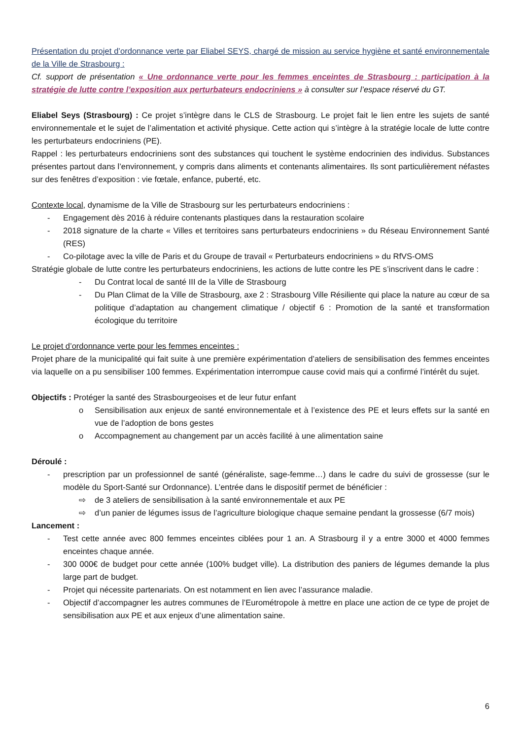Présentation du projet d’ordonnance verte par Eliabel SEYS, chargé de mission au service hygiène et santé environnementale de la Ville de Strasbourg :
Cf. support de présentation « Une ordonnance verte pour les femmes enceintes de Strasbourg : participation à la stratégie de lutte contre l’exposition aux perturbateurs endocriniens » à consulter sur l’espace réservé du GT.
Eliabel Seys (Strasbourg) : Ce projet s’intègre dans le CLS de Strasbourg. Le projet fait le lien entre les sujets de santé environnementale et le sujet de l’alimentation et activité physique. Cette action qui s’intègre à la stratégie locale de lutte contre les perturbateurs endocriniens (PE).
Rappel : les perturbateurs endocriniens sont des substances qui touchent le système endocrinien des individus. Substances présentes partout dans l’environnement, y compris dans aliments et contenants alimentaires. Ils sont particulièrement néfastes sur des fenêtres d’exposition : vie fœtale, enfance, puberté, etc.
Contexte local, dynamisme de la Ville de Strasbourg sur les perturbateurs endocriniens :
- Engagement dès 2016 à réduire contenants plastiques dans la restauration scolaire
- 2018 signature de la charte « Villes et territoires sans perturbateurs endocriniens » du Réseau Environnement Santé (RES)
- Co-pilotage avec la ville de Paris et du Groupe de travail « Perturbateurs endocriniens » du RfVS-OMS
Stratégie globale de lutte contre les perturbateurs endocriniens, les actions de lutte contre les PE s’inscrivent dans le cadre :
- Du Contrat local de santé III de la Ville de Strasbourg
- Du Plan Climat de la Ville de Strasbourg, axe 2 : Strasbourg Ville Résiliente qui place la nature au cœur de sa politique d’adaptation au changement climatique / objectif 6 : Promotion de la santé et transformation écologique du territoire
Le projet d’ordonnance verte pour les femmes enceintes :
Projet phare de la municipalité qui fait suite à une première expérimentation d’ateliers de sensibilisation des femmes enceintes via laquelle on a pu sensibiliser 100 femmes. Expérimentation interrompue cause covid mais qui a confirmé l’intérêt du sujet.
Objectifs : Protéger la santé des Strasbourgeoises et de leur futur enfant
o Sensibilisation aux enjeux de santé environnementale et à l’existence des PE et leurs effets sur la santé en vue de l’adoption de bons gestes
o Accompagnement au changement par un accès facilité à une alimentation saine
Déroulé :
- prescription par un professionnel de santé (généraliste, sage-femme…) dans le cadre du suivi de grossesse (sur le modèle du Sport-Santé sur Ordonnance). L’entrée dans le dispositif permet de bénéficier :
⇨ de 3 ateliers de sensibilisation à la santé environnementale et aux PE
⇨ d’un panier de légumes issus de l’agriculture biologique chaque semaine pendant la grossesse (6/7 mois)
Lancement :
- Test cette année avec 800 femmes enceintes ciblées pour 1 an. A Strasbourg il y a entre 3000 et 4000 femmes enceintes chaque année.
- 300 000€ de budget pour cette année (100% budget ville). La distribution des paniers de légumes demande la plus large part de budget.
- Projet qui nécessite partenariats. On est notamment en lien avec l’assurance maladie.
- Objectif d’accompagner les autres communes de l’Eurométropole à mettre en place une action de ce type de projet de sensibilisation aux PE et aux enjeux d’une alimentation saine.
6